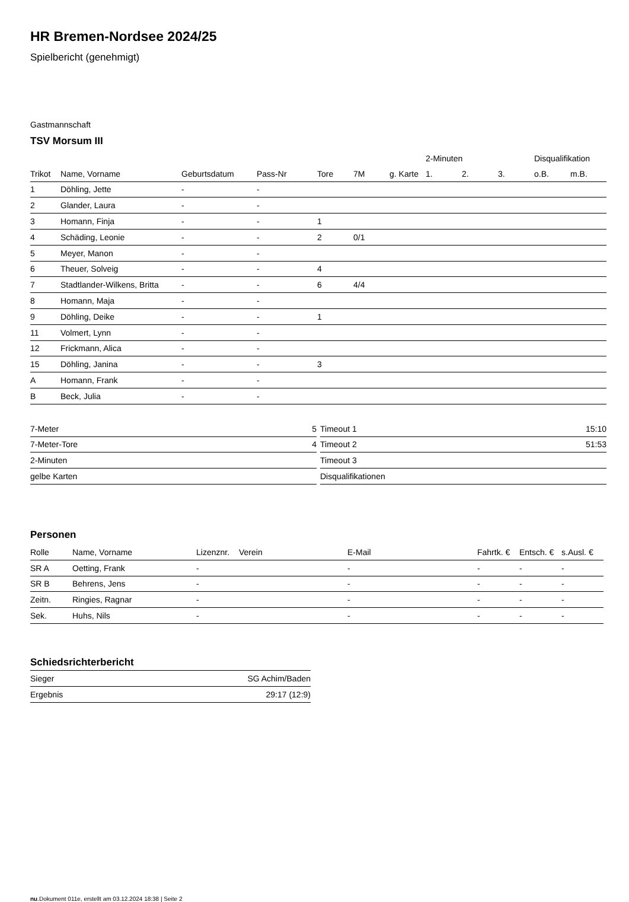HR Bremen-Nordsee 2024/25
Spielbericht (genehmigt)
Gastmannschaft
TSV Morsum III
| | | | | | | | 2-Minuten | | | Disqualifikation | |
| --- | --- | --- | --- | --- | --- | --- | --- | --- | --- | --- | --- |
| Trikot | Name, Vorname | Geburtsdatum | Pass-Nr | Tore | 7M | g. Karte | 1. | 2. | 3. | o.B. | m.B. |
| 1 | Döhling, Jette | - | - | | | | | | | | |
| 2 | Glander, Laura | - | - | | | | | | | | |
| 3 | Homann, Finja | - | - | 1 | | | | | | | |
| 4 | Schäding, Leonie | - | - | 2 | 0/1 | | | | | | |
| 5 | Meyer, Manon | - | - | | | | | | | | |
| 6 | Theuer, Solveig | - | - | 4 | | | | | | | |
| 7 | Stadtlander-Wilkens, Britta | - | - | 6 | 4/4 | | | | | | |
| 8 | Homann, Maja | - | - | | | | | | | | |
| 9 | Döhling, Deike | - | - | 1 | | | | | | | |
| 11 | Volmert, Lynn | - | - | | | | | | | | |
| 12 | Frickmann, Alica | - | - | | | | | | | | |
| 15 | Döhling, Janina | - | - | 3 | | | | | | | |
| A | Homann, Frank | - | - | | | | | | | | |
| B | Beck, Julia | - | - | | | | | | | | |
| 7-Meter | 5 |
| 7-Meter-Tore | 4 |
| 2-Minuten | |
| gelbe Karten | |
| Timeout 1 | 15:10 |
| Timeout 2 | 51:53 |
| Timeout 3 | |
| Disqualifikationen | |
Personen
| Rolle | Name, Vorname | Lizenznr. | Verein | E-Mail | Fahrtk. € | Entsch. € | s.Ausl. € |
| --- | --- | --- | --- | --- | --- | --- | --- |
| SR A | Oetting, Frank | - | | - | - | - | - |
| SR B | Behrens, Jens | - | | - | - | - | - |
| Zeitn. | Ringies, Ragnar | - | | - | - | - | - |
| Sek. | Huhs, Nils | - | | - | - | - | - |
Schiedsrichterbericht
| Sieger | SG Achim/Baden |
| Ergebnis | 29:17 (12:9) |
nu.Dokument 011e, erstellt am 03.12.2024 18:38 | Seite 2